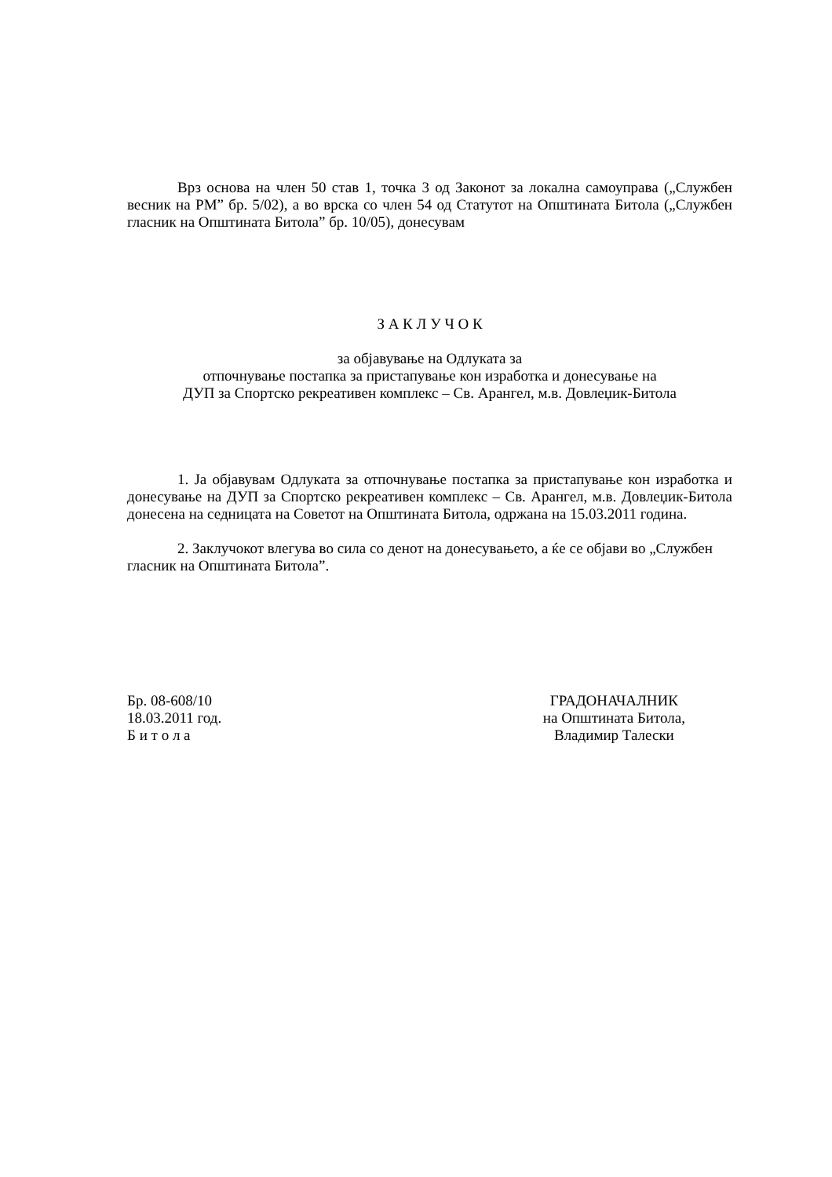Врз основа на член 50 став 1, точка 3 од Законот за локална самоуправа („Службен весник на РМ” бр. 5/02), а во врска со член 54 од Статутот на Општината Битола („Службен гласник на Општината Битола” бр. 10/05), донесувам
З А К Л У Ч О К
за објавување на Одлуката за
отпочнување постапка за пристапување кон изработка и донесување на
ДУП за Спортско рекреативен комплекс – Св. Арангел, м.в. Довлеџик-Битола
1. Ја објавувам Одлуката за отпочнување постапка за пристапување кон изработка и донесување на ДУП за Спортско рекреативен комплекс – Св. Арангел, м.в. Довлеџик-Битола донесена на седницата на Советот на Општината Битола, одржана на 15.03.2011 година.
2. Заклучокот влегува во сила со денот на донесувањето, а ќе се објави во „Службен гласник на Општината Битола”.
Бр. 08-608/10
18.03.2011 год.
Б и т о л а
ГРАДОНАЧАЛНИК
на Општината Битола,
Владимир Талески